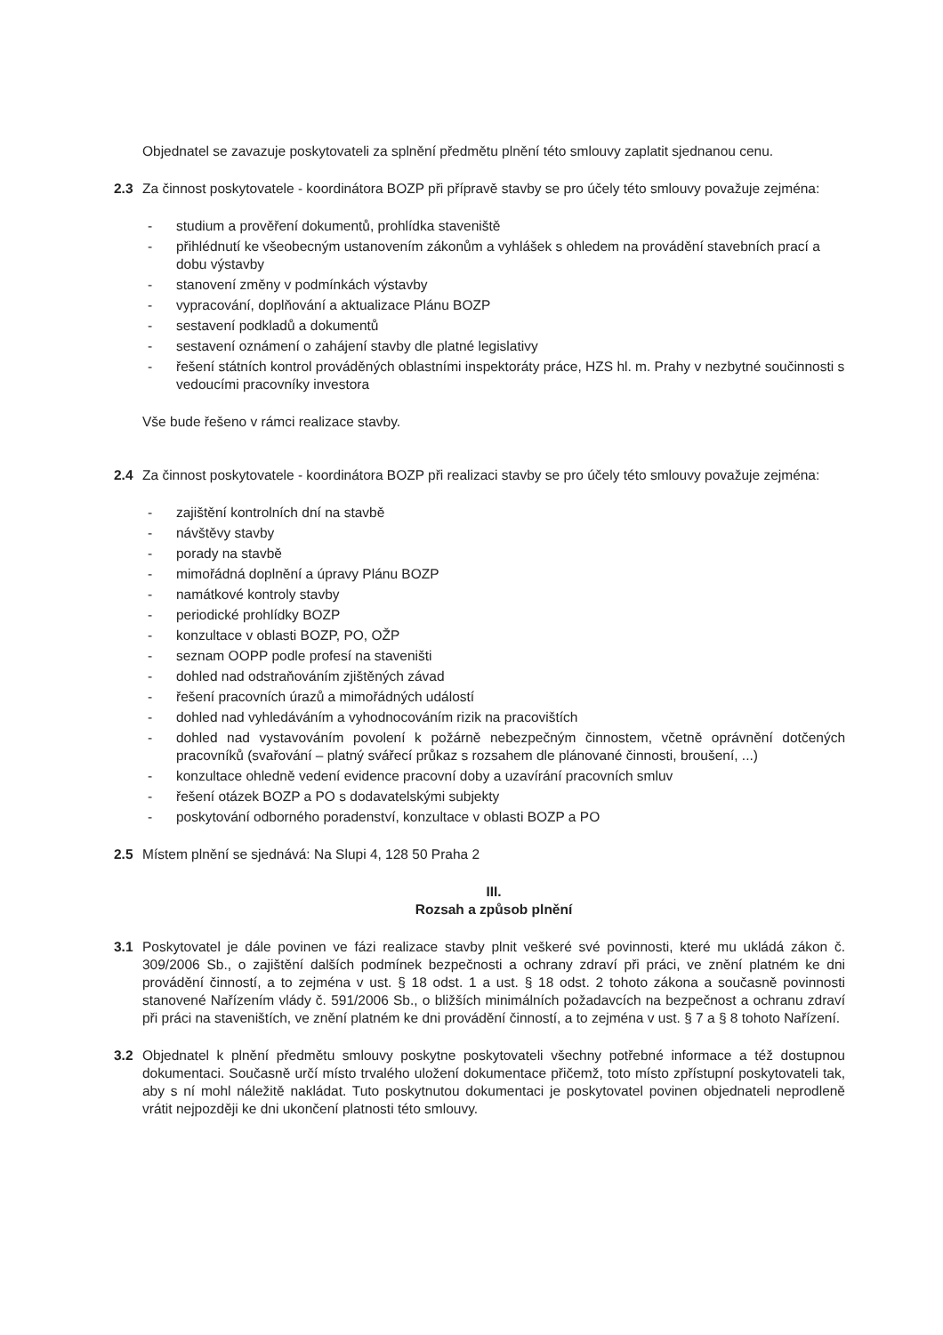Objednatel se zavazuje poskytovateli za splnění předmětu plnění této smlouvy zaplatit sjednanou cenu.
2.3 Za činnost poskytovatele - koordinátora BOZP při přípravě stavby se pro účely této smlouvy považuje zejména:
- studium a prověření dokumentů, prohlídka staveniště
- přihlédnutí ke všeobecným ustanovením zákonům a vyhlášek s ohledem na provádění stavebních prací a dobu výstavby
- stanovení změny v podmínkách výstavby
- vypracování, doplňování a aktualizace Plánu BOZP
- sestavení podkladů a dokumentů
- sestavení oznámení o zahájení stavby dle platné legislativy
- řešení státních kontrol prováděných oblastními inspektoráty práce, HZS hl. m. Prahy v nezbytné součinnosti s vedoucími pracovníky investora
Vše bude řešeno v rámci realizace stavby.
2.4 Za činnost poskytovatele - koordinátora BOZP při realizaci stavby se pro účely této smlouvy považuje zejména:
- zajištění kontrolních dní na stavbě
- návštěvy stavby
- porady na stavbě
- mimořádná doplnění a úpravy Plánu BOZP
- namátkové kontroly stavby
- periodické prohlídky BOZP
- konzultace v oblasti BOZP, PO, OŽP
- seznam OOPP podle profesí na staveništi
- dohled nad odstraňováním zjištěných závad
- řešení pracovních úrazů a mimořádných událostí
- dohled nad vyhledáváním a vyhodnocováním rizik na pracovištích
- dohled nad vystavováním povolení k požárně nebezpečným činnostem, včetně oprávnění dotčených pracovníků (svařování – platný svářecí průkaz s rozsahem dle plánované činnosti, broušení, ...)
- konzultace ohledně vedení evidence pracovní doby a uzavírání pracovních smluv
- řešení otázek BOZP a PO s dodavatelskými subjekty
- poskytování odborného poradenství, konzultace v oblasti BOZP a PO
2.5 Místem plnění se sjednává: Na Slupi 4, 128 50 Praha 2
III.
Rozsah a způsob plnění
3.1 Poskytovatel je dále povinen ve fázi realizace stavby plnit veškeré své povinnosti, které mu ukládá zákon č. 309/2006 Sb., o zajištění dalších podmínek bezpečnosti a ochrany zdraví při práci, ve znění platném ke dni provádění činností, a to zejména v ust. § 18 odst. 1 a ust. § 18 odst. 2 tohoto zákona a současně povinnosti stanovené Nařízením vlády č. 591/2006 Sb., o bližších minimálních požadavcích na bezpečnost a ochranu zdraví při práci na staveništích, ve znění platném ke dni provádění činností, a to zejména v ust. § 7 a § 8 tohoto Nařízení.
3.2 Objednatel k plnění předmětu smlouvy poskytne poskytovateli všechny potřebné informace a též dostupnou dokumentaci. Současně určí místo trvalého uložení dokumentace přičemž, toto místo zpřístupní poskytovateli tak, aby s ní mohl náležitě nakládat. Tuto poskytnutou dokumentaci je poskytovatel povinen objednateli neprodleně vrátit nejpozději ke dni ukončení platnosti této smlouvy.